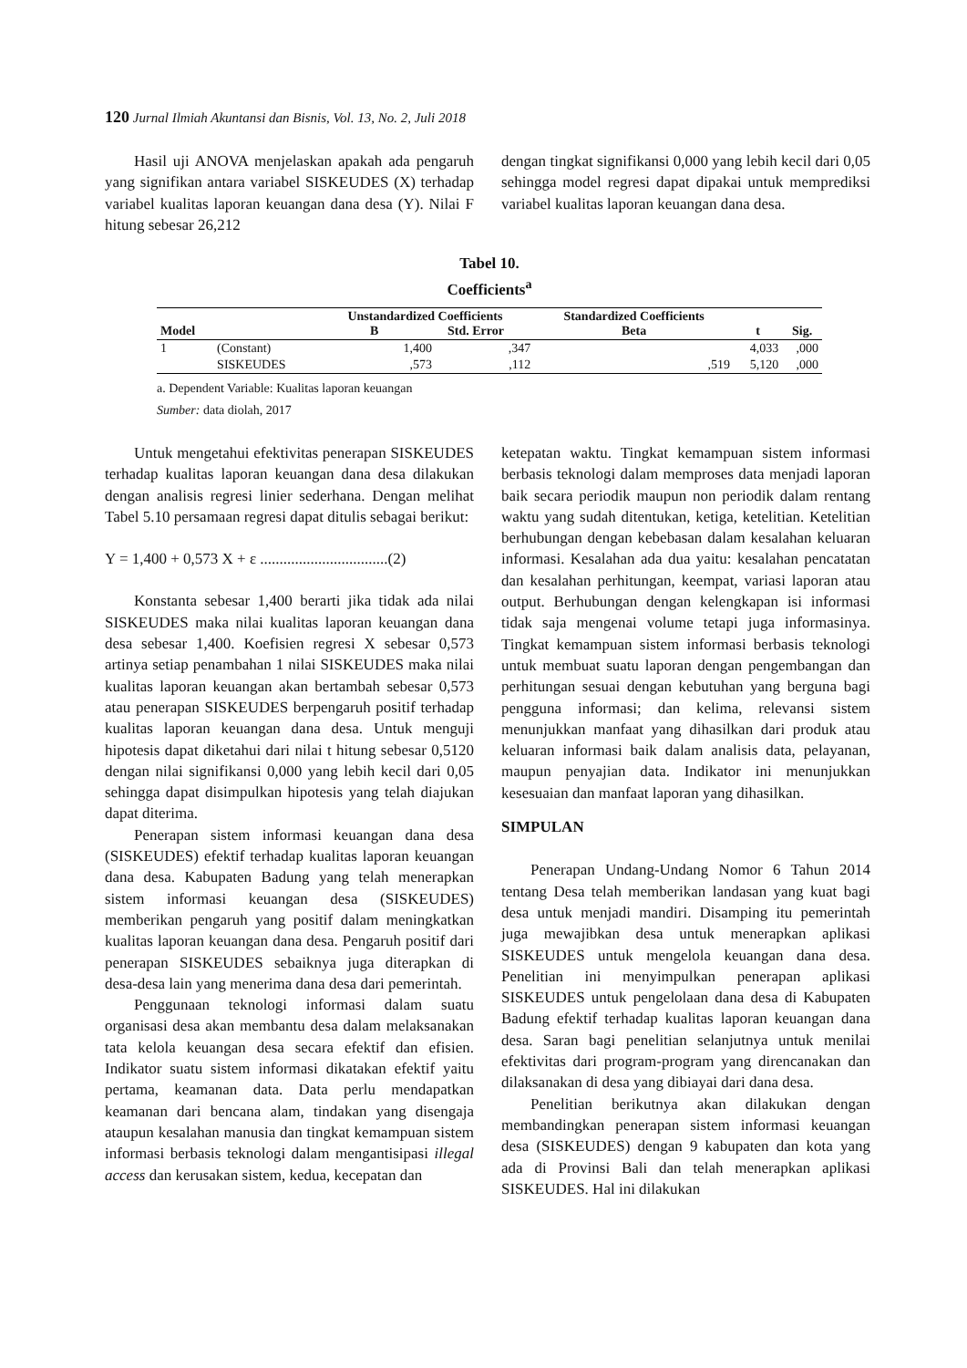120 Jurnal Ilmiah Akuntansi dan Bisnis, Vol. 13, No. 2, Juli 2018
Hasil uji ANOVA menjelaskan apakah ada pengaruh yang signifikan antara variabel SISKEUDES (X) terhadap variabel kualitas laporan keuangan dana desa (Y). Nilai F hitung sebesar 26,212
dengan tingkat signifikansi 0,000 yang lebih kecil dari 0,05 sehingga model regresi dapat dipakai untuk memprediksi variabel kualitas laporan keuangan dana desa.
Tabel 10.
Coefficients<sup>a</sup>
| Model | | Unstandardized Coefficients B Std. Error | | Standardized Coefficients Beta | t | Sig. |
| --- | --- | --- | --- | --- | --- | --- |
| 1 | (Constant) | 1,400 | ,347 | | 4,033 | ,000 |
| | SISKEUDES | ,573 | ,112 | ,519 | 5,120 | ,000 |
a. Dependent Variable: Kualitas laporan keuangan
Sumber: data diolah, 2017
Untuk mengetahui efektivitas penerapan SISKEUDES terhadap kualitas laporan keuangan dana desa dilakukan dengan analisis regresi linier sederhana. Dengan melihat Tabel 5.10 persamaan regresi dapat ditulis sebagai berikut:
Y = 1,400 + 0,573 X + ε .................................(2)
Konstanta sebesar 1,400 berarti jika tidak ada nilai SISKEUDES maka nilai kualitas laporan keuangan dana desa sebesar 1,400. Koefisien regresi X sebesar 0,573 artinya setiap penambahan 1 nilai SISKEUDES maka nilai kualitas laporan keuangan akan bertambah sebesar 0,573 atau penerapan SISKEUDES berpengaruh positif terhadap kualitas laporan keuangan dana desa. Untuk menguji hipotesis dapat diketahui dari nilai t hitung sebesar 0,5120 dengan nilai signifikansi 0,000 yang lebih kecil dari 0,05 sehingga dapat disimpulkan hipotesis yang telah diajukan dapat diterima.
Penerapan sistem informasi keuangan dana desa (SISKEUDES) efektif terhadap kualitas laporan keuangan dana desa. Kabupaten Badung yang telah menerapkan sistem informasi keuangan desa (SISKEUDES) memberikan pengaruh yang positif dalam meningkatkan kualitas laporan keuangan dana desa. Pengaruh positif dari penerapan SISKEUDES sebaiknya juga diterapkan di desa-desa lain yang menerima dana desa dari pemerintah.
Penggunaan teknologi informasi dalam suatu organisasi desa akan membantu desa dalam melaksanakan tata kelola keuangan desa secara efektif dan efisien. Indikator suatu sistem informasi dikatakan efektif yaitu pertama, keamanan data. Data perlu mendapatkan keamanan dari bencana alam, tindakan yang disengaja ataupun kesalahan manusia dan tingkat kemampuan sistem informasi berbasis teknologi dalam mengantisipasi illegal access dan kerusakan sistem, kedua, kecepatan dan
ketepatan waktu. Tingkat kemampuan sistem informasi berbasis teknologi dalam memproses data menjadi laporan baik secara periodik maupun non periodik dalam rentang waktu yang sudah ditentukan, ketiga, ketelitian. Ketelitian berhubungan dengan kebebasan dalam kesalahan keluaran informasi. Kesalahan ada dua yaitu: kesalahan pencatatan dan kesalahan perhitungan, keempat, variasi laporan atau output. Berhubungan dengan kelengkapan isi informasi tidak saja mengenai volume tetapi juga informasinya. Tingkat kemampuan sistem informasi berbasis teknologi untuk membuat suatu laporan dengan pengembangan dan perhitungan sesuai dengan kebutuhan yang berguna bagi pengguna informasi; dan kelima, relevansi sistem menunjukkan manfaat yang dihasilkan dari produk atau keluaran informasi baik dalam analisis data, pelayanan, maupun penyajian data. Indikator ini menunjukkan kesesuaian dan manfaat laporan yang dihasilkan.
SIMPULAN
Penerapan Undang-Undang Nomor 6 Tahun 2014 tentang Desa telah memberikan landasan yang kuat bagi desa untuk menjadi mandiri. Disamping itu pemerintah juga mewajibkan desa untuk menerapkan aplikasi SISKEUDES untuk mengelola keuangan dana desa. Penelitian ini menyimpulkan penerapan aplikasi SISKEUDES untuk pengelolaan dana desa di Kabupaten Badung efektif terhadap kualitas laporan keuangan dana desa. Saran bagi penelitian selanjutnya untuk menilai efektivitas dari program-program yang direncanakan dan dilaksanakan di desa yang dibiayai dari dana desa.
Penelitian berikutnya akan dilakukan dengan membandingkan penerapan sistem informasi keuangan desa (SISKEUDES) dengan 9 kabupaten dan kota yang ada di Provinsi Bali dan telah menerapkan aplikasi SISKEUDES. Hal ini dilakukan